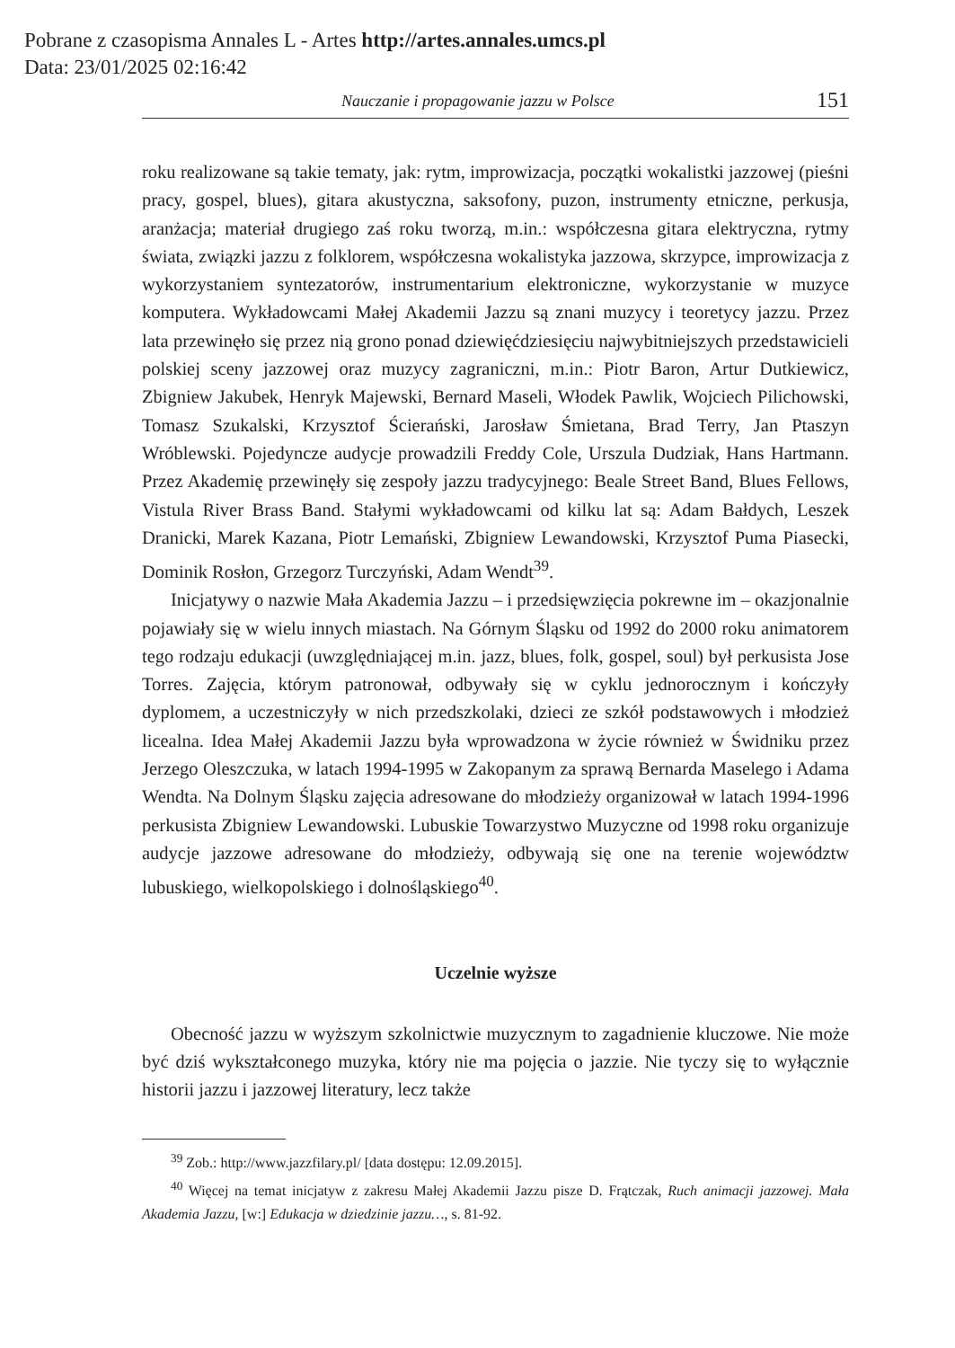Pobrane z czasopisma Annales L - Artes http://artes.annales.umcs.pl
Data: 23/01/2025 02:16:42
Nauczanie i propagowanie jazzu w Polsce 151
roku realizowane są takie tematy, jak: rytm, improwizacja, początki wokalistki jazzowej (pieśni pracy, gospel, blues), gitara akustyczna, saksofony, puzon, instrumenty etniczne, perkusja, aranżacja; materiał drugiego zaś roku tworzą, m.in.: współczesna gitara elektryczna, rytmy świata, związki jazzu z folklorem, współczesna wokalistyka jazzowa, skrzypce, improwizacja z wykorzystaniem syntezatorów, instrumentarium elektroniczne, wykorzystanie w muzyce komputera. Wykładowcami Małej Akademii Jazzu są znani muzycy i teoretycy jazzu. Przez lata przewinęło się przez nią grono ponad dziewięćdziesięciu najwybitniejszych przedstawicieli polskiej sceny jazzowej oraz muzycy zagraniczni, m.in.: Piotr Baron, Artur Dutkiewicz, Zbigniew Jakubek, Henryk Majewski, Bernard Maseli, Włodek Pawlik, Wojciech Pilichowski, Tomasz Szukalski, Krzysztof Ścierański, Jarosław Śmietana, Brad Terry, Jan Ptaszyn Wróblewski. Pojedyncze audycje prowadzili Freddy Cole, Urszula Dudziak, Hans Hartmann. Przez Akademię przewinęły się zespoły jazzu tradycyjnego: Beale Street Band, Blues Fellows, Vistula River Brass Band. Stałymi wykładowcami od kilku lat są: Adam Bałdych, Leszek Dranicki, Marek Kazana, Piotr Lemański, Zbigniew Lewandowski, Krzysztof Puma Piasecki, Dominik Rosłon, Grzegorz Turczyński, Adam Wendt<sup>39</sup>.
Inicjatywy o nazwie Mała Akademia Jazzu – i przedsięwzięcia pokrewne im – okazjonalnie pojawiały się w wielu innych miastach. Na Górnym Śląsku od 1992 do 2000 roku animatorem tego rodzaju edukacji (uwzględniającej m.in. jazz, blues, folk, gospel, soul) był perkusista Jose Torres. Zajęcia, którym patronował, odbywały się w cyklu jednorocznym i kończyły dyplomem, a uczestniczyły w nich przedszkolaki, dzieci ze szkół podstawowych i młodzież licealna. Idea Małej Akademii Jazzu była wprowadzona w życie również w Świdniku przez Jerzego Oleszczuka, w latach 1994-1995 w Zakopanym za sprawą Bernarda Maselego i Adama Wendta. Na Dolnym Śląsku zajęcia adresowane do młodzieży organizował w latach 1994-1996 perkusista Zbigniew Lewandowski. Lubuskie Towarzystwo Muzyczne od 1998 roku organizuje audycje jazzowe adresowane do młodzieży, odbywają się one na terenie województw lubuskiego, wielkopolskiego i dolnośląskiego<sup>40</sup>.
Uczelnie wyższe
Obecność jazzu w wyższym szkolnictwie muzycznym to zagadnienie kluczowe. Nie może być dziś wykształconego muzyka, który nie ma pojęcia o jazzie. Nie tyczy się to wyłącznie historii jazzu i jazzowej literatury, lecz także
<sup>39</sup> Zob.: http://www.jazzfilary.pl/ [data dostępu: 12.09.2015].
<sup>40</sup> Więcej na temat inicjatyw z zakresu Małej Akademii Jazzu pisze D. Frątczak, Ruch animacji jazzowej. Mała Akademia Jazzu, [w:] Edukacja w dziedzinie jazzu…, s. 81-92.